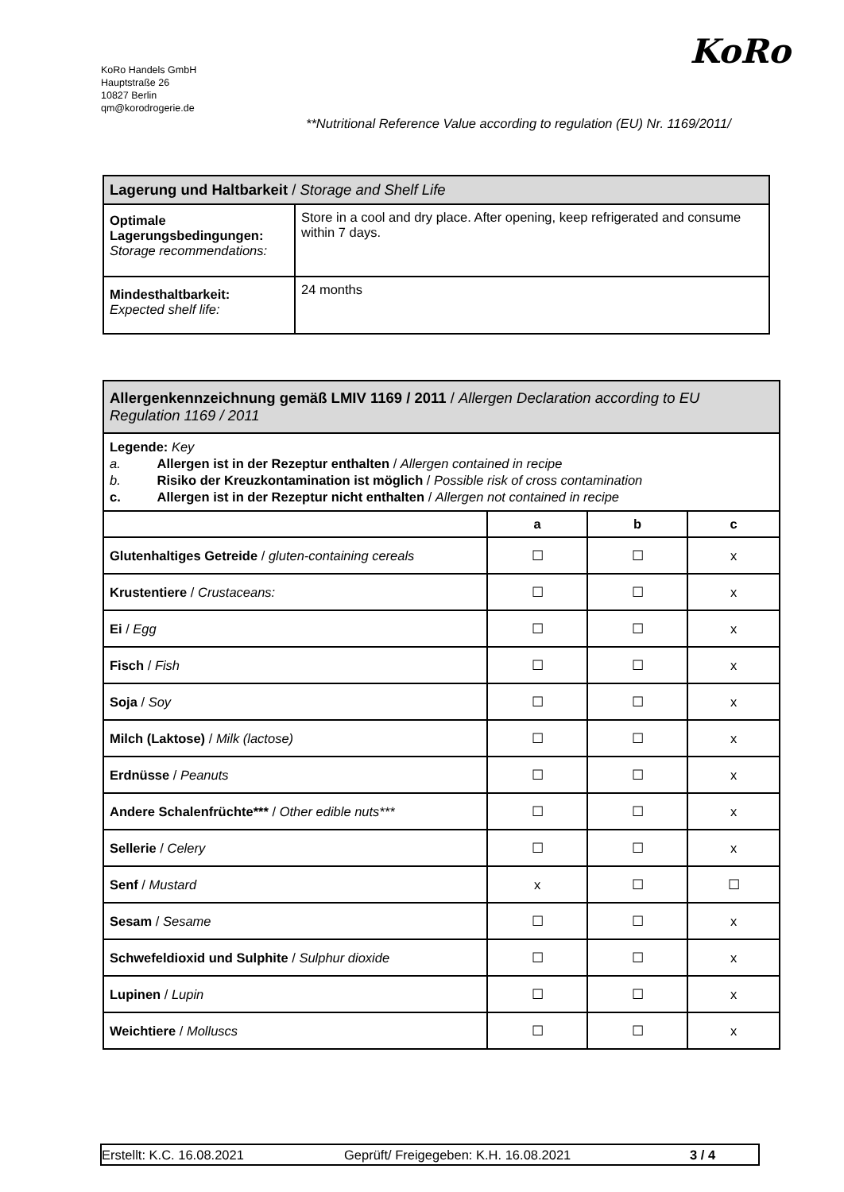KoRo Handels GmbH
Hauptstraße 26
10827 Berlin
qm@korodrogerie.de
KoRo
**Nutritional Reference Value according to regulation (EU) Nr. 1169/2011/
| Lagerung und Haltbarkeit / Storage and Shelf Life | |
| Optimale Lagerungsbedingungen: Storage recommendations: | Store in a cool and dry place. After opening, keep refrigerated and consume within 7 days. |
| Mindesthaltbarkeit: Expected shelf life: | 24 months |
| Allergenkennzeichnung gemäß LMIV 1169 / 2011 / Allergen Declaration according to EU Regulation 1169 / 2011 | | | |
| Legende: Key a. Allergen ist in der Rezeptur enthalten / Allergen contained in recipe b. Risiko der Kreuzkontamination ist möglich / Possible risk of cross contamination c. Allergen ist in der Rezeptur nicht enthalten / Allergen not contained in recipe | | | |
| | a | b | c |
| Glutenhaltiges Getreide / gluten-containing cereals | ☐ | ☐ | x |
| Krustentiere / Crustaceans: | ☐ | ☐ | x |
| Ei / Egg | ☐ | ☐ | x |
| Fisch / Fish | ☐ | ☐ | x |
| Soja / Soy | ☐ | ☐ | x |
| Milch (Laktose) / Milk (lactose) | ☐ | ☐ | x |
| Erdnüsse / Peanuts | ☐ | ☐ | x |
| Andere Schalenfrüchte*** / Other edible nuts*** | ☐ | ☐ | x |
| Sellerie / Celery | ☐ | ☐ | x |
| Senf / Mustard | x | ☐ | ☐ |
| Sesam / Sesame | ☐ | ☐ | x |
| Schwefeldioxid und Sulphite / Sulphur dioxide | ☐ | ☐ | x |
| Lupinen / Lupin | ☐ | ☐ | x |
| Weichtiere / Molluscs | ☐ | ☐ | x |
Erstellt: K.C. 16.08.2021 Geprüft/ Freigegeben: K.H. 16.08.2021 3 / 4